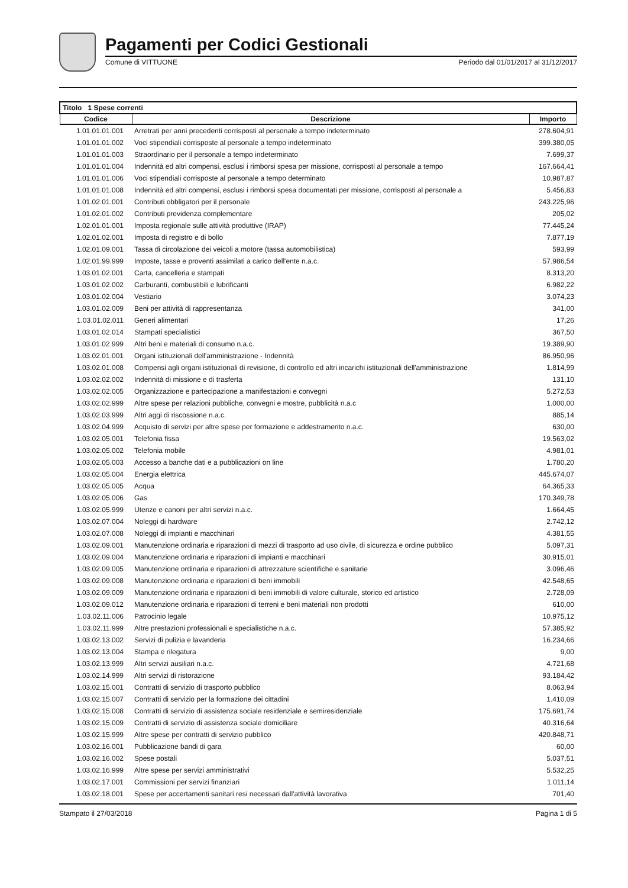Pagamenti per Codici Gestionali
Comune di VITTUONE Periodo dal 01/01/2017 al 31/12/2017
| Titolo 1 Spese correnti | | |
| --- | --- | --- |
| Codice | Descrizione | Importo |
| 1.01.01.01.001 | Arretrati per anni precedenti corrisposti al personale a tempo indeterminato | 278.604,91 |
| 1.01.01.01.002 | Voci stipendiali corrisposte al personale a tempo indeterminato | 399.380,05 |
| 1.01.01.01.003 | Straordinario per il personale a tempo indeterminato | 7.699,37 |
| 1.01.01.01.004 | Indennità ed altri compensi, esclusi i rimborsi spesa per missione, corrisposti al personale a tempo | 167.664,41 |
| 1.01.01.01.006 | Voci stipendiali corrisposte al personale a tempo determinato | 10.987,87 |
| 1.01.01.01.008 | Indennità ed altri compensi, esclusi i rimborsi spesa documentati per missione, corrisposti al personale a | 5.456,83 |
| 1.01.02.01.001 | Contributi obbligatori per il personale | 243.225,96 |
| 1.01.02.01.002 | Contributi previdenza complementare | 205,02 |
| 1.02.01.01.001 | Imposta regionale sulle attività produttive (IRAP) | 77.445,24 |
| 1.02.01.02.001 | Imposta di registro e di bollo | 7.877,19 |
| 1.02.01.09.001 | Tassa di circolazione dei veicoli a motore (tassa automobilistica) | 593,99 |
| 1.02.01.99.999 | Imposte, tasse e proventi assimilati a carico dell'ente n.a.c. | 57.986,54 |
| 1.03.01.02.001 | Carta, cancelleria e stampati | 8.313,20 |
| 1.03.01.02.002 | Carburanti, combustibili e lubrificanti | 6.982,22 |
| 1.03.01.02.004 | Vestiario | 3.074,23 |
| 1.03.01.02.009 | Beni per attività di rappresentanza | 341,00 |
| 1.03.01.02.011 | Generi alimentari | 17,26 |
| 1.03.01.02.014 | Stampati specialistici | 367,50 |
| 1.03.01.02.999 | Altri beni e materiali di consumo n.a.c. | 19.389,90 |
| 1.03.02.01.001 | Organi istituzionali dell'amministrazione - Indennità | 86.950,96 |
| 1.03.02.01.008 | Compensi agli organi istituzionali di revisione, di controllo ed altri incarichi istituzionali dell'amministrazione | 1.814,99 |
| 1.03.02.02.002 | Indennità di missione e di trasferta | 131,10 |
| 1.03.02.02.005 | Organizzazione e partecipazione a manifestazioni e convegni | 5.272,53 |
| 1.03.02.02.999 | Altre spese per relazioni pubbliche, convegni e mostre, pubblicità n.a.c | 1.000,00 |
| 1.03.02.03.999 | Altri aggi di riscossione n.a.c. | 885,14 |
| 1.03.02.04.999 | Acquisto di servizi per altre spese per formazione e addestramento n.a.c. | 630,00 |
| 1.03.02.05.001 | Telefonia fissa | 19.563,02 |
| 1.03.02.05.002 | Telefonia mobile | 4.981,01 |
| 1.03.02.05.003 | Accesso a banche dati e a pubblicazioni on line | 1.780,20 |
| 1.03.02.05.004 | Energia elettrica | 445.674,07 |
| 1.03.02.05.005 | Acqua | 64.365,33 |
| 1.03.02.05.006 | Gas | 170.349,78 |
| 1.03.02.05.999 | Utenze e canoni per altri servizi n.a.c. | 1.664,45 |
| 1.03.02.07.004 | Noleggi di hardware | 2.742,12 |
| 1.03.02.07.008 | Noleggi di impianti e macchinari | 4.381,55 |
| 1.03.02.09.001 | Manutenzione ordinaria e riparazioni di mezzi di trasporto ad uso civile, di sicurezza e ordine pubblico | 5.097,31 |
| 1.03.02.09.004 | Manutenzione ordinaria e riparazioni di impianti e macchinari | 30.915,01 |
| 1.03.02.09.005 | Manutenzione ordinaria e riparazioni di attrezzature scientifiche e sanitarie | 3.096,46 |
| 1.03.02.09.008 | Manutenzione ordinaria e riparazioni di beni immobili | 42.548,65 |
| 1.03.02.09.009 | Manutenzione ordinaria e riparazioni di beni immobili di valore culturale, storico ed artistico | 2.728,09 |
| 1.03.02.09.012 | Manutenzione ordinaria e riparazioni di terreni e beni materiali non prodotti | 610,00 |
| 1.03.02.11.006 | Patrocinio legale | 10.975,12 |
| 1.03.02.11.999 | Altre prestazioni professionali e specialistiche n.a.c. | 57.385,92 |
| 1.03.02.13.002 | Servizi di pulizia e lavanderia | 16.234,66 |
| 1.03.02.13.004 | Stampa e rilegatura | 9,00 |
| 1.03.02.13.999 | Altri servizi ausiliari n.a.c. | 4.721,68 |
| 1.03.02.14.999 | Altri servizi di ristorazione | 93.184,42 |
| 1.03.02.15.001 | Contratti di servizio di trasporto pubblico | 8.063,94 |
| 1.03.02.15.007 | Contratti di servizio per la formazione dei cittadini | 1.410,09 |
| 1.03.02.15.008 | Contratti di servizio di assistenza sociale residenziale e semiresidenziale | 175.691,74 |
| 1.03.02.15.009 | Contratti di servizio di assistenza sociale domiciliare | 40.316,64 |
| 1.03.02.15.999 | Altre spese per contratti di servizio pubblico | 420.848,71 |
| 1.03.02.16.001 | Pubblicazione bandi di gara | 60,00 |
| 1.03.02.16.002 | Spese postali | 5.037,51 |
| 1.03.02.16.999 | Altre spese per servizi amministrativi | 5.532,25 |
| 1.03.02.17.001 | Commissioni per servizi finanziari | 1.011,14 |
| 1.03.02.18.001 | Spese per accertamenti sanitari resi necessari dall'attività lavorativa | 701,40 |
Stampato il 27/03/2018 Pagina 1 di 5